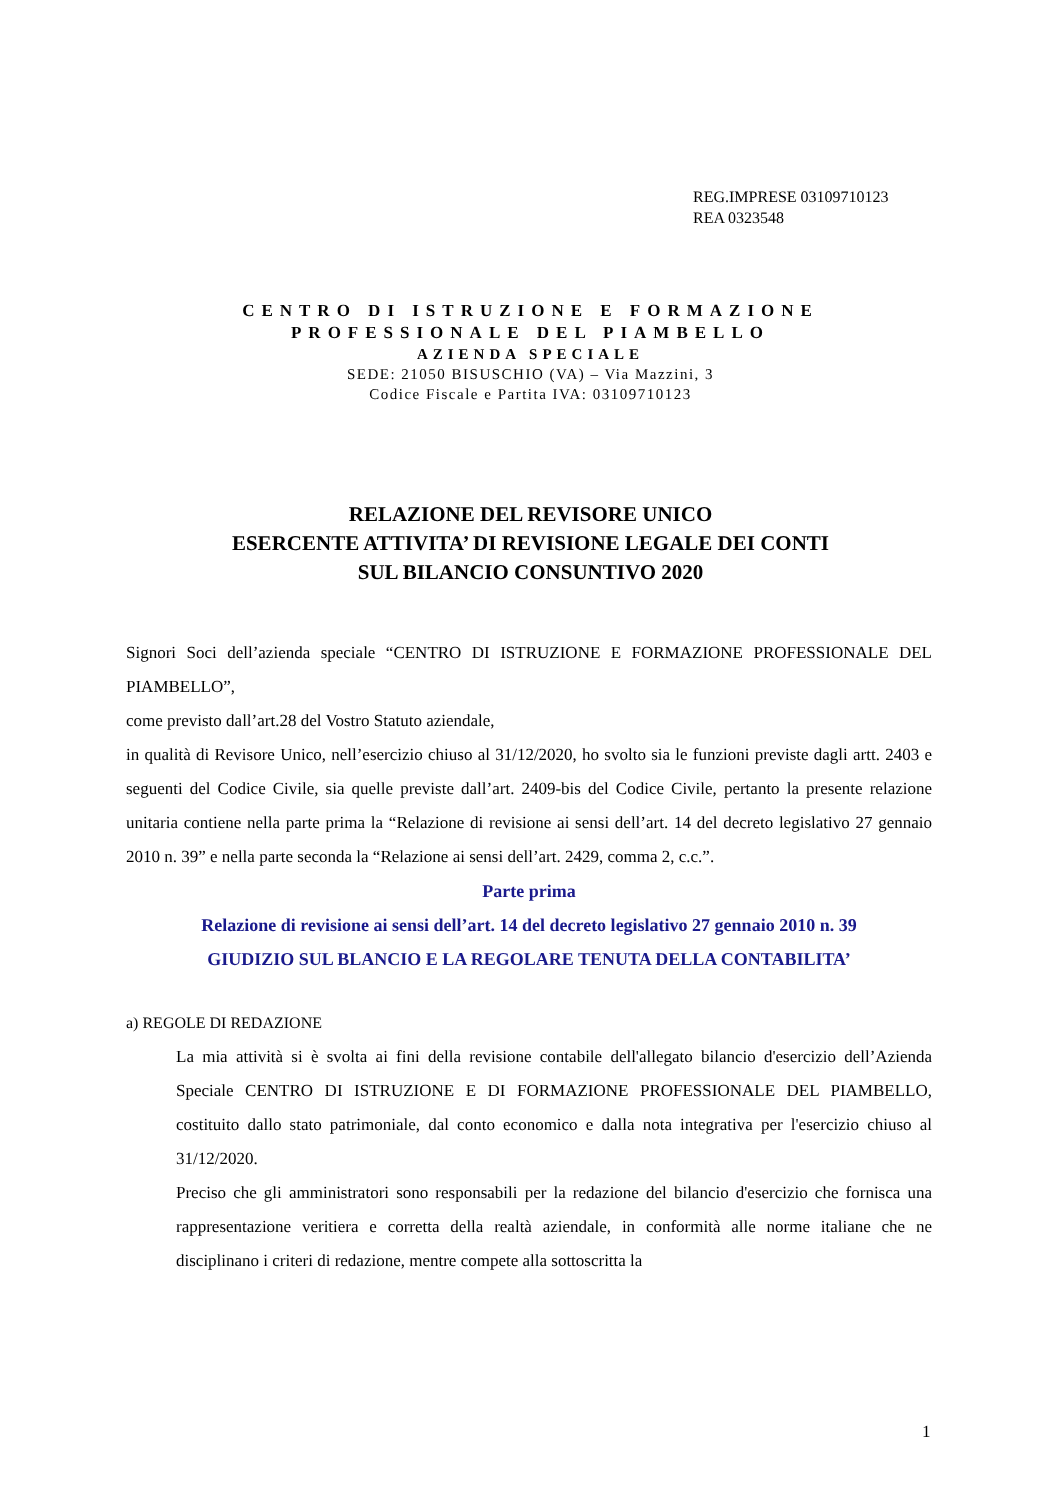REG.IMPRESE 03109710123
REA 0323548
CENTRO DI ISTRUZIONE E FORMAZIONE
PROFESSIONALE DEL PIAMBELLO
AZIENDA SPECIALE
SEDE: 21050 BISUSCHIO (VA) – Via Mazzini, 3
Codice Fiscale e Partita IVA: 03109710123
RELAZIONE DEL REVISORE UNICO
ESERCENTE ATTIVITA’ DI REVISIONE LEGALE DEI CONTI
SUL BILANCIO CONSUNTIVO 2020
Signori Soci dell’azienda speciale “CENTRO DI ISTRUZIONE E FORMAZIONE PROFESSIONALE DEL PIAMBELLO”,
come previsto dall’art.28 del Vostro Statuto aziendale,
in qualità di Revisore Unico, nell’esercizio chiuso al 31/12/2020, ho svolto sia le funzioni previste dagli artt. 2403 e seguenti del Codice Civile, sia quelle previste dall’art. 2409-bis del Codice Civile, pertanto la presente relazione unitaria contiene nella parte prima la “Relazione di revisione ai sensi dell’art. 14 del decreto legislativo 27 gennaio 2010 n. 39” e nella parte seconda la “Relazione ai sensi dell’art. 2429, comma 2, c.c.”.
Parte prima
Relazione di revisione ai sensi dell’art. 14 del decreto legislativo 27 gennaio 2010 n. 39
GIUDIZIO SUL BLANCIO E LA REGOLARE TENUTA DELLA CONTABILITA’
a) REGOLE DI REDAZIONE
La mia attività si è svolta ai fini della revisione contabile dell'allegato bilancio d'esercizio dell’Azienda Speciale CENTRO DI ISTRUZIONE E DI FORMAZIONE PROFESSIONALE DEL PIAMBELLO, costituito dallo stato patrimoniale, dal conto economico e dalla nota integrativa per l'esercizio chiuso al 31/12/2020.
Preciso che gli amministratori sono responsabili per la redazione del bilancio d'esercizio che fornisca una rappresentazione veritiera e corretta della realtà aziendale, in conformità alle norme italiane che ne disciplinano i criteri di redazione, mentre compete alla sottoscritta la
1